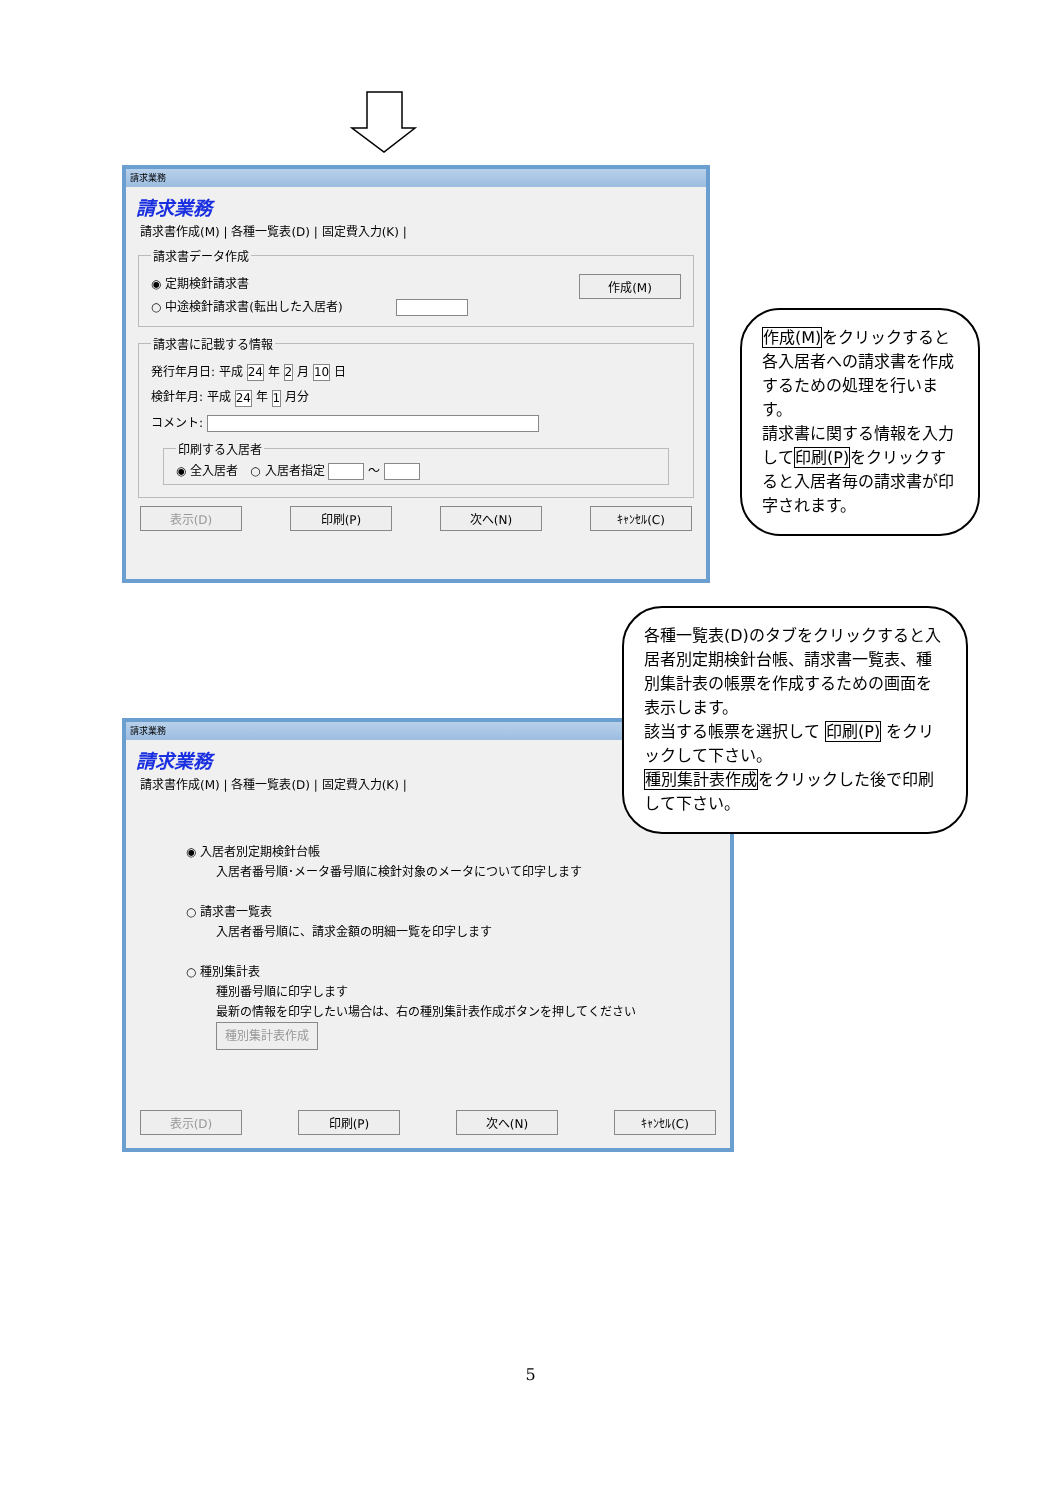請求業務
請求業務
請求書作成(M) | 各種一覧表(D) | 固定費入力(K) |
請求書データ作成
◉ 定期検針請求書 作成(M)
○ 中途検針請求書(転出した入居者)
請求書に記載する情報
発行年月日: 平成 24 年 2 月 10 日
検針年月: 平成 24 年 1 月分
コメント:
印刷する入居者◉ 全入居者　○ 入居者指定 ～
表示(D) 印刷(P) 次へ(N) ｷｬﾝｾﾙ(C)
作成(M) をクリックすると各入居者への請求書を作成するための処理を行います。
請求書に関する情報を入力して印刷(P) をクリックすると入居者毎の請求書が印字されます。
各種一覧表(D)のタブをクリックすると入居者別定期検針台帳、請求書一覧表、種別集計表の帳票を作成するための画面を表示します。
該当する帳票を選択して 印刷(P) をクリックして下さい。
種別集計表作成をクリックした後で印刷して下さい。
請求業務
請求業務
請求書作成(M) | 各種一覧表(D) | 固定費入力(K) |
◉ 入居者別定期検針台帳
入居者番号順･メータ番号順に検針対象のメータについて印字します
○ 請求書一覧表
入居者番号順に、請求金額の明細一覧を印字します
○ 種別集計表
種別番号順に印字します
最新の情報を印字したい場合は、右の種別集計表作成ボタンを押してください 種別集計表作成
表示(D) 印刷(P) 次へ(N) ｷｬﾝｾﾙ(C)
5